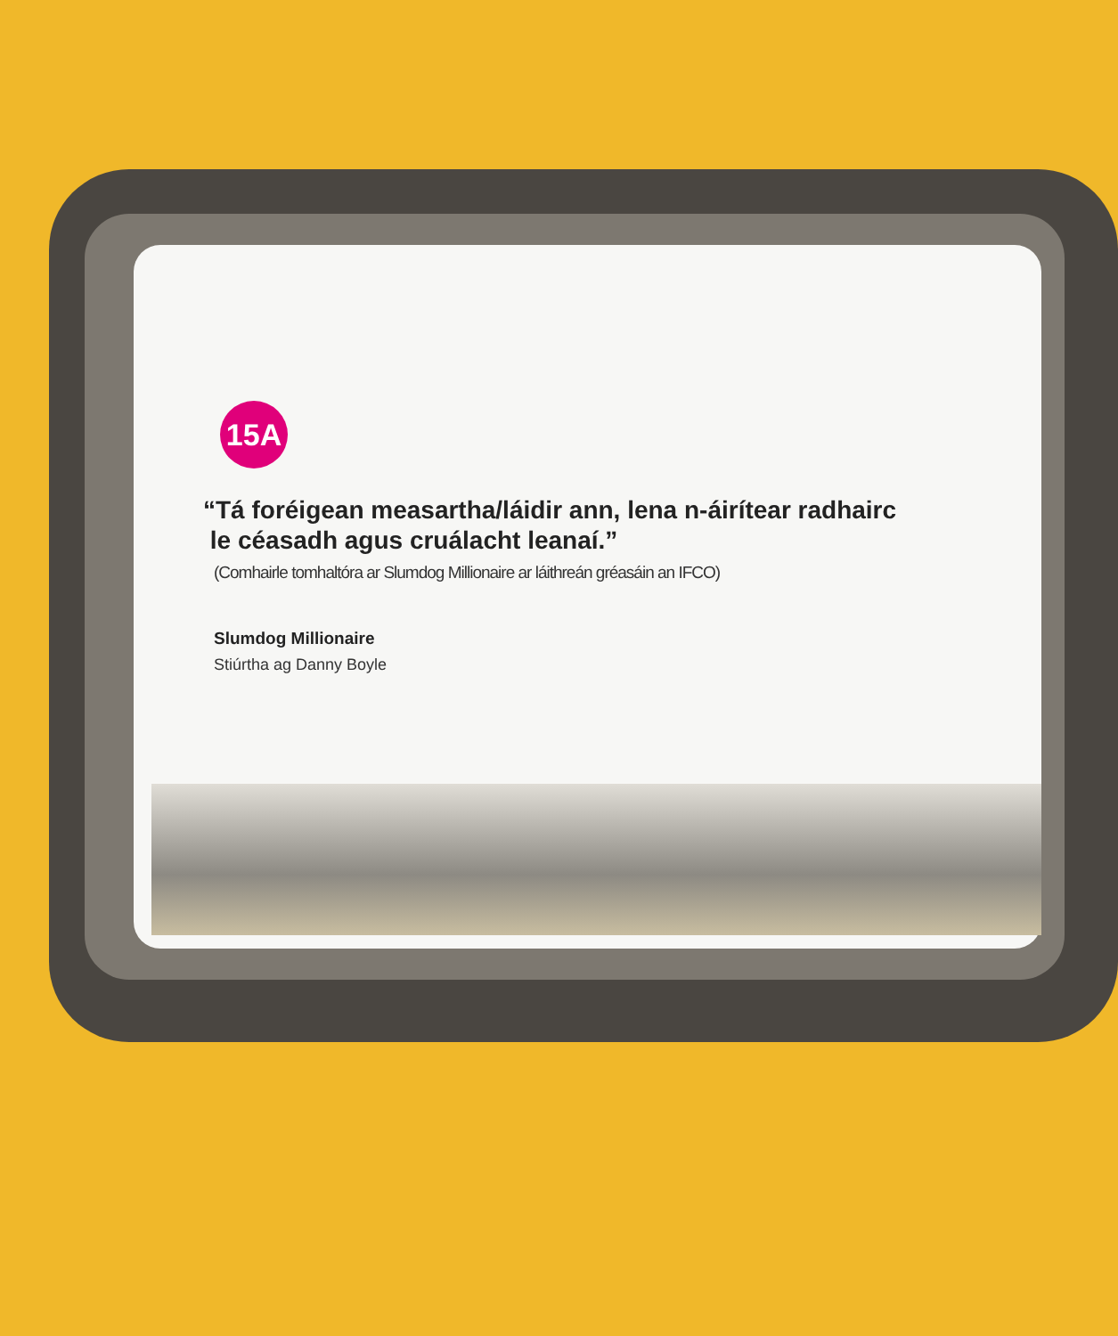15A
“Tá foréigean measartha/láidir ann, lena n-áirítear radhairc
le céasadh agus cruálacht leanaí.”
(Comhairle tomhaltóra ar Slumdog Millionaire ar láithreán gréasáin an IFCO)
Slumdog Millionaire
Stiúrtha ag Danny Boyle